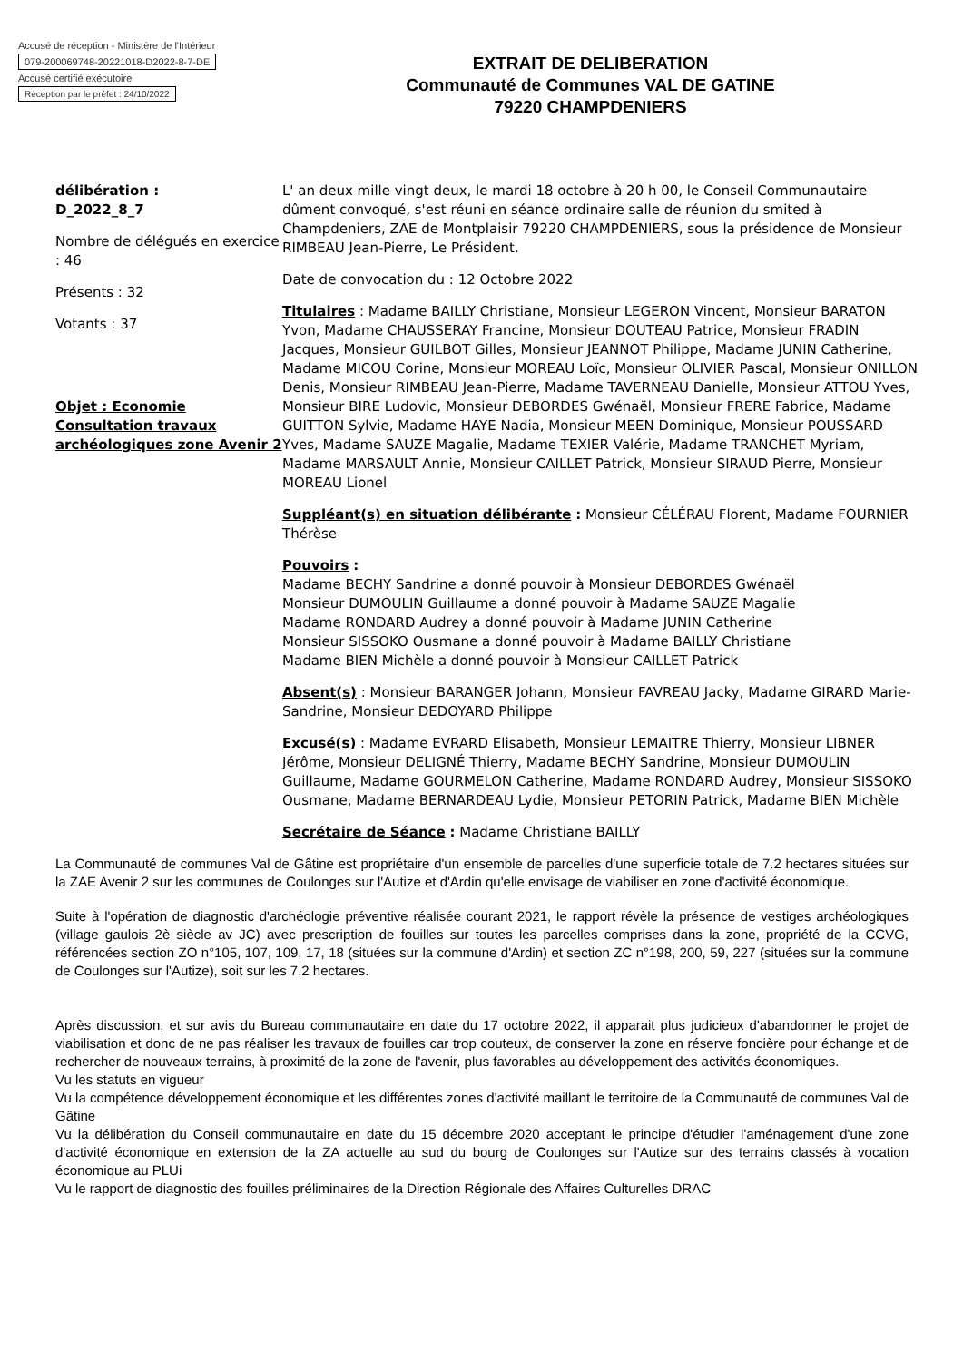Accusé de réception - Ministère de l'Intérieur
079-200069748-20221018-D2022-8-7-DE
Accusé certifié exécutoire
Réception par le préfet : 24/10/2022
EXTRAIT DE DELIBERATION
Communauté de Communes VAL DE GATINE
79220 CHAMPDENIERS
délibération :
D_2022_8_7
Nombre de délégués en exercice : 46
Présents : 32
Votants : 37
Objet : Economie Consultation travaux archéologiques zone Avenir 2
L' an deux mille vingt deux, le mardi 18 octobre à 20 h 00, le Conseil Communautaire dûment convoqué, s'est réuni en séance ordinaire salle de réunion du smited à Champdeniers, ZAE de Montplaisir 79220 CHAMPDENIERS, sous la présidence de Monsieur RIMBEAU Jean-Pierre, Le Président.
Date de convocation du : 12 Octobre 2022
Titulaires : Madame BAILLY Christiane, Monsieur LEGERON Vincent, Monsieur BARATON Yvon, Madame CHAUSSERAY Francine, Monsieur DOUTEAU Patrice, Monsieur FRADIN Jacques, Monsieur GUILBOT Gilles, Monsieur JEANNOT Philippe, Madame JUNIN Catherine, Madame MICOU Corine, Monsieur MOREAU Loïc, Monsieur OLIVIER Pascal, Monsieur ONILLON Denis, Monsieur RIMBEAU Jean-Pierre, Madame TAVERNEAU Danielle, Monsieur ATTOU Yves, Monsieur BIRE Ludovic, Monsieur DEBORDES Gwénaël, Monsieur FRERE Fabrice, Madame GUITTON Sylvie, Madame HAYE Nadia, Monsieur MEEN Dominique, Monsieur POUSSARD Yves, Madame SAUZE Magalie, Madame TEXIER Valérie, Madame TRANCHET Myriam, Madame MARSAULT Annie, Monsieur CAILLET Patrick, Monsieur SIRAUD Pierre, Monsieur MOREAU Lionel
Suppléant(s) en situation délibérante : Monsieur CÉLÉRAU Florent, Madame FOURNIER Thérèse
Pouvoirs :
Madame BECHY Sandrine a donné pouvoir à Monsieur DEBORDES Gwénaël
Monsieur DUMOULIN Guillaume a donné pouvoir à Madame SAUZE Magalie
Madame RONDARD Audrey a donné pouvoir à Madame JUNIN Catherine
Monsieur SISSOKO Ousmane a donné pouvoir à Madame BAILLY Christiane
Madame BIEN Michèle a donné pouvoir à Monsieur CAILLET Patrick
Absent(s) : Monsieur BARANGER Johann, Monsieur FAVREAU Jacky, Madame GIRARD Marie-Sandrine, Monsieur DEDOYARD Philippe
Excusé(s) : Madame EVRARD Elisabeth, Monsieur LEMAITRE Thierry, Monsieur LIBNER Jérôme, Monsieur DELIGNÉ Thierry, Madame BECHY Sandrine, Monsieur DUMOULIN Guillaume, Madame GOURMELON Catherine, Madame RONDARD Audrey, Monsieur SISSOKO Ousmane, Madame BERNARDEAU Lydie, Monsieur PETORIN Patrick, Madame BIEN Michèle
Secrétaire de Séance : Madame Christiane BAILLY
La Communauté de communes Val de Gâtine est propriétaire d'un ensemble de parcelles d'une superficie totale de 7.2 hectares situées sur la ZAE Avenir 2 sur les communes de Coulonges sur l'Autize et d'Ardin qu'elle envisage de viabiliser en zone d'activité économique.
Suite à l'opération de diagnostic d'archéologie préventive réalisée courant 2021, le rapport révèle la présence de vestiges archéologiques (village gaulois 2è siècle av JC) avec prescription de fouilles sur toutes les parcelles comprises dans la zone, propriété de la CCVG, référencées section ZO n°105, 107, 109, 17, 18 (situées sur la commune d'Ardin) et section ZC n°198, 200, 59, 227 (situées sur la commune de Coulonges sur l'Autize), soit sur les 7,2 hectares.
Après discussion, et sur avis du Bureau communautaire en date du 17 octobre 2022, il apparait plus judicieux d'abandonner le projet de viabilisation et donc de ne pas réaliser les travaux de fouilles car trop couteux, de conserver la zone en réserve foncière pour échange et de rechercher de nouveaux terrains, à proximité de la zone de l'avenir, plus favorables au développement des activités économiques.
Vu les statuts en vigueur
Vu la compétence développement économique et les différentes zones d'activité maillant le territoire de la Communauté de communes Val de Gâtine
Vu la délibération du Conseil communautaire en date du 15 décembre 2020 acceptant le principe d'étudier l'aménagement d'une zone d'activité économique en extension de la ZA actuelle au sud du bourg de Coulonges sur l'Autize sur des terrains classés à vocation économique au PLUi
Vu le rapport de diagnostic des fouilles préliminaires de la Direction Régionale des Affaires Culturelles DRAC